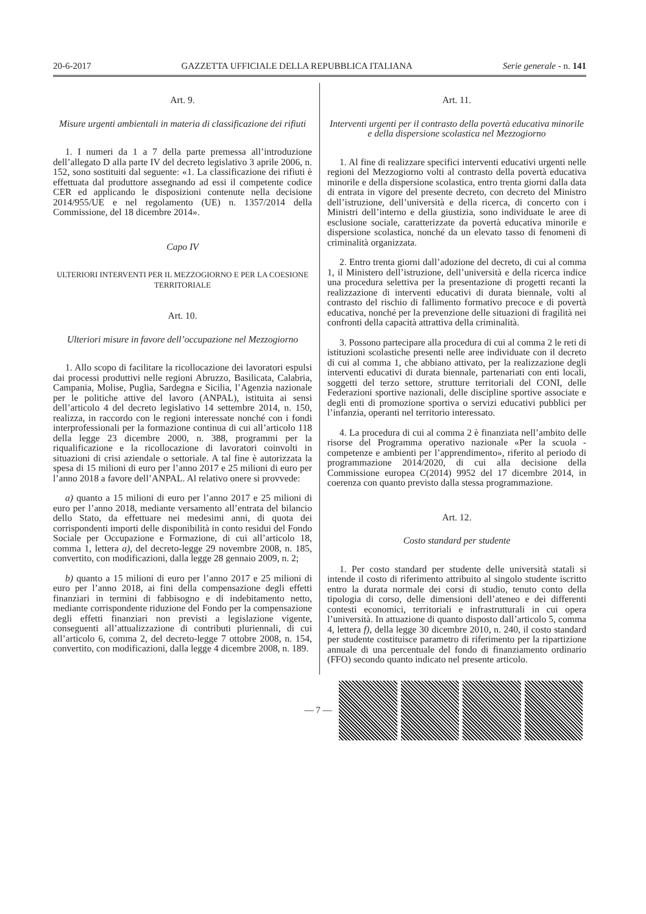20-6-2017 GAZZETTA UFFICIALE DELLA REPUBBLICA ITALIANA Serie generale - n. 141
Art. 9.
Misure urgenti ambientali in materia di classificazione dei rifiuti
1. I numeri da 1 a 7 della parte premessa all’introduzione dell’allegato D alla parte IV del decreto legislativo 3 aprile 2006, n. 152, sono sostituiti dal seguente: «1. La classificazione dei rifiuti è effettuata dal produttore assegnando ad essi il competente codice CER ed applicando le disposizioni contenute nella decisione 2014/955/UE e nel regolamento (UE) n. 1357/2014 della Commissione, del 18 dicembre 2014».
Capo IV
ULTERIORI INTERVENTI PER IL MEZZOGIORNO E PER LA COESIONE TERRITORIALE
Art. 10.
Ulteriori misure in favore dell’occupazione nel Mezzogiorno
1. Allo scopo di facilitare la ricollocazione dei lavoratori espulsi dai processi produttivi nelle regioni Abruzzo, Basilicata, Calabria, Campania, Molise, Puglia, Sardegna e Sicilia, l’Agenzia nazionale per le politiche attive del lavoro (ANPAL), istituita ai sensi dell’articolo 4 del decreto legislativo 14 settembre 2014, n. 150, realizza, in raccordo con le regioni interessate nonché con i fondi interprofessionali per la formazione continua di cui all’articolo 118 della legge 23 dicembre 2000, n. 388, programmi per la riqualificazione e la ricollocazione di lavoratori coinvolti in situazioni di crisi aziendale o settoriale. A tal fine è autorizzata la spesa di 15 milioni di euro per l’anno 2017 e 25 milioni di euro per l’anno 2018 a favore dell’ANPAL. Al relativo onere si provvede:
a) quanto a 15 milioni di euro per l’anno 2017 e 25 milioni di euro per l’anno 2018, mediante versamento all’entrata del bilancio dello Stato, da effettuare nei medesimi anni, di quota dei corrispondenti importi delle disponibilità in conto residui del Fondo Sociale per Occupazione e Formazione, di cui all’articolo 18, comma 1, lettera a), del decreto-legge 29 novembre 2008, n. 185, convertito, con modificazioni, dalla legge 28 gennaio 2009, n. 2;
b) quanto a 15 milioni di euro per l’anno 2017 e 25 milioni di euro per l’anno 2018, ai fini della compensazione degli effetti finanziari in termini di fabbisogno e di indebitamento netto, mediante corrispondente riduzione del Fondo per la compensazione degli effetti finanziari non previsti a legislazione vigente, conseguenti all’attualizzazione di contributi pluriennali, di cui all’articolo 6, comma 2, del decreto-legge 7 ottobre 2008, n. 154, convertito, con modificazioni, dalla legge 4 dicembre 2008, n. 189.
Art. 11.
Interventi urgenti per il contrasto della povertà educativa minorile e della dispersione scolastica nel Mezzogiorno
1. Al fine di realizzare specifici interventi educativi urgenti nelle regioni del Mezzogiorno volti al contrasto della povertà educativa minorile e della dispersione scolastica, entro trenta giorni dalla data di entrata in vigore del presente decreto, con decreto del Ministro dell’istruzione, dell’università e della ricerca, di concerto con i Ministri dell’interno e della giustizia, sono individuate le aree di esclusione sociale, caratterizzate da povertà educativa minorile e dispersione scolastica, nonché da un elevato tasso di fenomeni di criminalità organizzata.
2. Entro trenta giorni dall’adozione del decreto, di cui al comma 1, il Ministero dell’istruzione, dell’università e della ricerca indice una procedura selettiva per la presentazione di progetti recanti la realizzazione di interventi educativi di durata biennale, volti al contrasto del rischio di fallimento formativo precoce e di povertà educativa, nonché per la prevenzione delle situazioni di fragilità nei confronti della capacità attrattiva della criminalità.
3. Possono partecipare alla procedura di cui al comma 2 le reti di istituzioni scolastiche presenti nelle aree individuate con il decreto di cui al comma 1, che abbiano attivato, per la realizzazione degli interventi educativi di durata biennale, partenariati con enti locali, soggetti del terzo settore, strutture territoriali del CONI, delle Federazioni sportive nazionali, delle discipline sportive associate e degli enti di promozione sportiva o servizi educativi pubblici per l’infanzia, operanti nel territorio interessato.
4. La procedura di cui al comma 2 è finanziata nell’ambito delle risorse del Programma operativo nazionale «Per la scuola - competenze e ambienti per l’apprendimento», riferito al periodo di programmazione 2014/2020, di cui alla decisione della Commissione europea C(2014) 9952 del 17 dicembre 2014, in coerenza con quanto previsto dalla stessa programmazione.
Art. 12.
Costo standard per studente
1. Per costo standard per studente delle università statali si intende il costo di riferimento attribuito al singolo studente iscritto entro la durata normale dei corsi di studio, tenuto conto della tipologia di corso, delle dimensioni dell’ateneo e dei differenti contesti economici, territoriali e infrastrutturali in cui opera l’università. In attuazione di quanto disposto dall’articolo 5, comma 4, lettera f), della legge 30 dicembre 2010, n. 240, il costo standard per studente costituisce parametro di riferimento per la ripartizione annuale di una percentuale del fondo di finanziamento ordinario (FFO) secondo quanto indicato nel presente articolo.
— 7 —